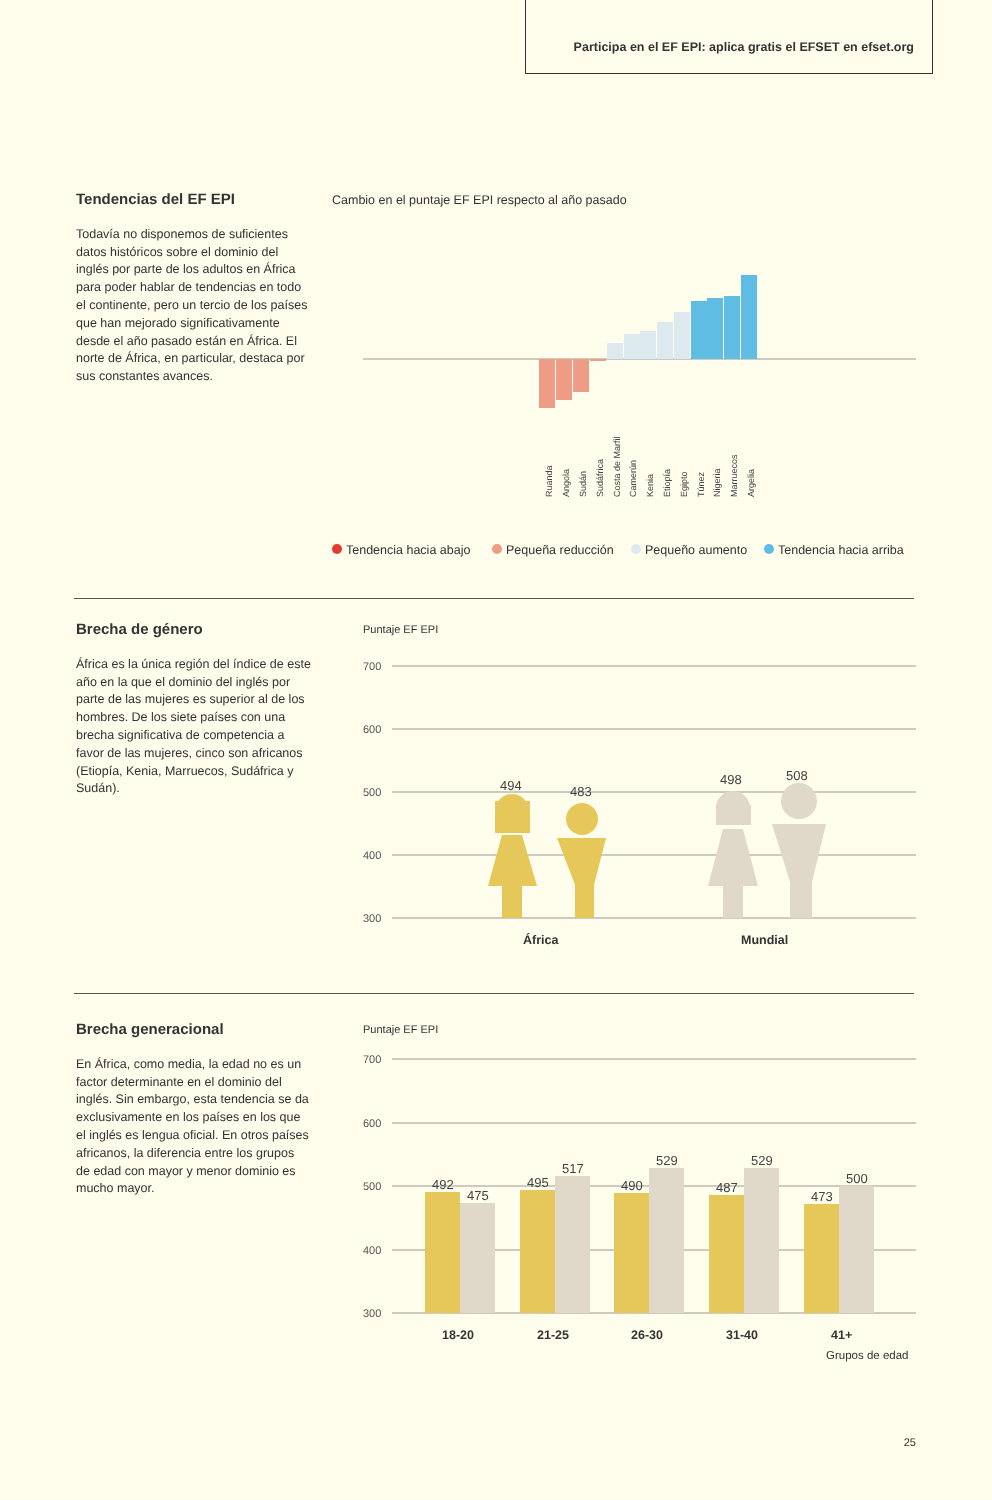Participa en el EF EPI: aplica gratis el EFSET en efset.org
Tendencias del EF EPI
Todavía no disponemos de suficientes datos históricos sobre el dominio del inglés por parte de los adultos en África para poder hablar de tendencias en todo el continente, pero un tercio de los países que han mejorado significativamente desde el año pasado están en África. El norte de África, en particular, destaca por sus constantes avances.
Cambio en el puntaje EF EPI respecto al año pasado
Ruanda
Angola
Sudán
Sudáfrica
Costa de Marfil
Camerún
Kenia
Etiopía
Egipto
Túnez
Nigeria
Marruecos
Argelia
Tendencia hacia abajo
Pequeña reducción
Pequeño aumento
Tendencia hacia arriba
Brecha de género
África es la única región del índice de este año en la que el dominio del inglés por parte de las mujeres es superior al de los hombres. De los siete países con una brecha significativa de competencia a favor de las mujeres, cinco son africanos (Etiopía, Kenia, Marruecos, Sudáfrica y Sudán).
Puntaje EF EPI
700
600
500
400
300
494
483
498
508
África
Mundial
Brecha generacional
En África, como media, la edad no es un factor determinante en el dominio del inglés. Sin embargo, esta tendencia se da exclusivamente en los países en los que el inglés es lengua oficial. En otros países africanos, la diferencia entre los grupos de edad con mayor y menor dominio es mucho mayor.
Puntaje EF EPI
700
600
500
400
300
492
475
495
517
490
529
487
529
473
500
18-20
21-25
26-30
31-40
41+
Grupos de edad
25